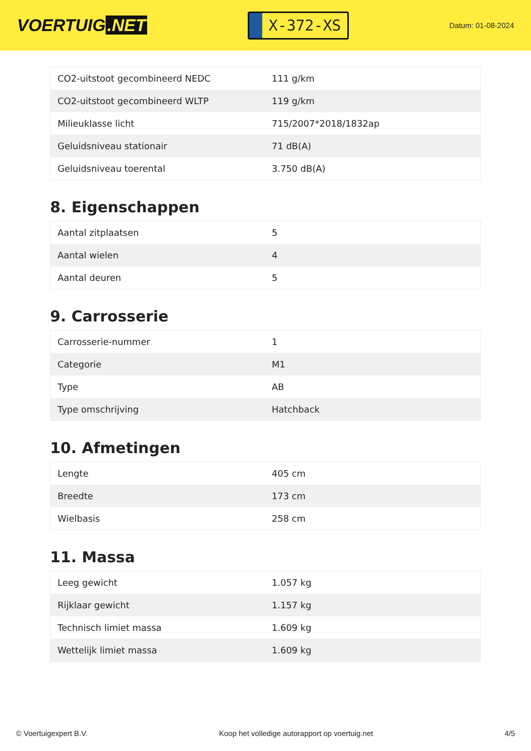VOERTUIG.NET
X-372-XS
Datum: 01-08-2024
| CO2-uitstoot gecombineerd NEDC | 111 g/km |
| CO2-uitstoot gecombineerd WLTP | 119 g/km |
| Milieuklasse licht | 715/2007*2018/1832ap |
| Geluidsniveau stationair | 71 dB(A) |
| Geluidsniveau toerental | 3.750 dB(A) |
8. Eigenschappen
| Aantal zitplaatsen | 5 |
| Aantal wielen | 4 |
| Aantal deuren | 5 |
9. Carrosserie
| Carrosserie-nummer | 1 |
| Categorie | M1 |
| Type | AB |
| Type omschrijving | Hatchback |
10. Afmetingen
| Lengte | 405 cm |
| Breedte | 173 cm |
| Wielbasis | 258 cm |
11. Massa
| Leeg gewicht | 1.057 kg |
| Rijklaar gewicht | 1.157 kg |
| Technisch limiet massa | 1.609 kg |
| Wettelijk limiet massa | 1.609 kg |
© Voertuigexpert B.V. Koop het volledige autorapport op voertuig.net 4/5